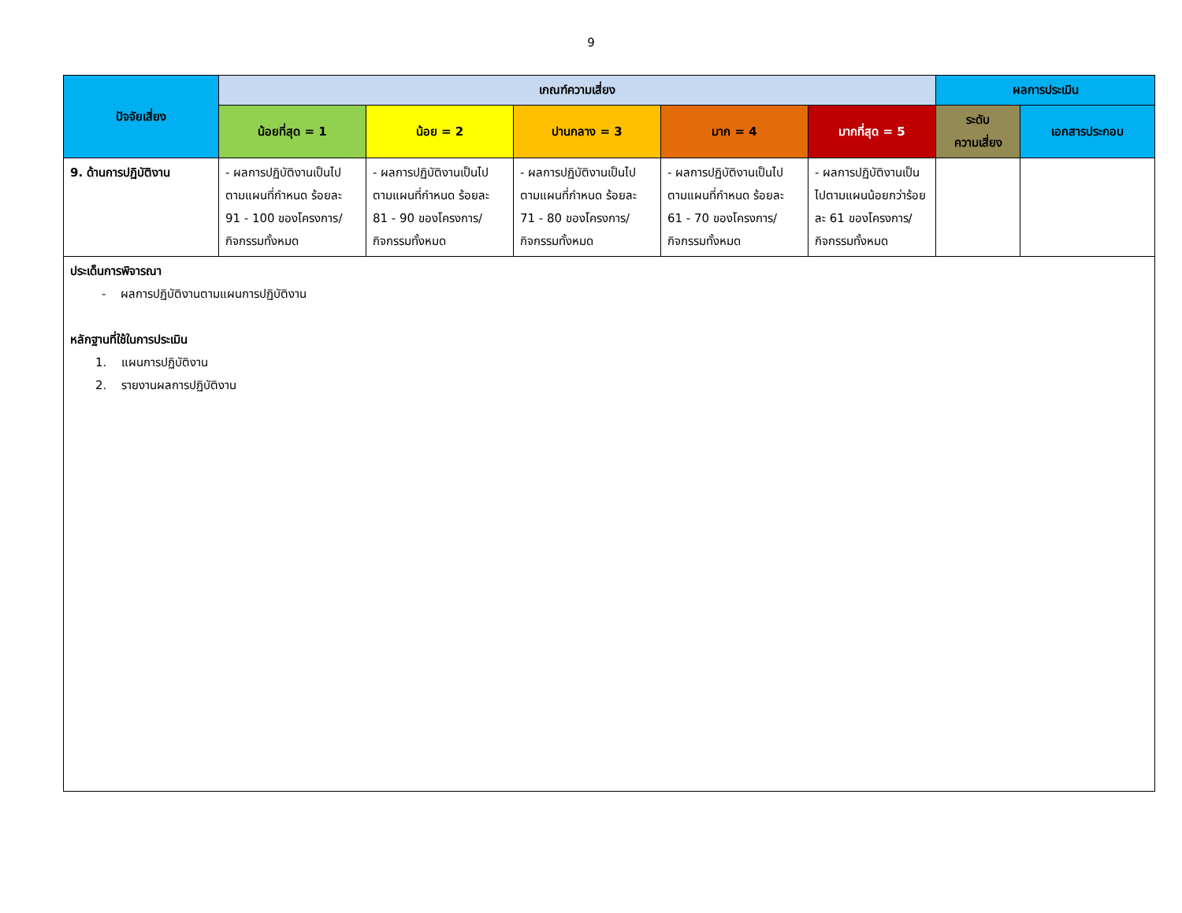9
| ปัจจัยเสี่ยง | เกณฑ์ความเสี่ยง | | | | | ผลการประเมิน | |
| --- | --- | --- | --- | --- | --- | --- | --- |
| | น้อยที่สุด = 1 | น้อย = 2 | ปานกลาง = 3 | มาก = 4 | มากที่สุด = 5 | ระดับ ความเสี่ยง | เอกสารประกอบ |
| 9. ด้านการปฏิบัติงาน | - ผลการปฏิบัติงานเป็นไปตามแผนที่กำหนด ร้อยละ 91 - 100 ของโครงการ/กิจกรรมทั้งหมด | - ผลการปฏิบัติงานเป็นไปตามแผนที่กำหนด ร้อยละ 81 - 90 ของโครงการ/กิจกรรมทั้งหมด | - ผลการปฏิบัติงานเป็นไปตามแผนที่กำหนด ร้อยละ 71 - 80 ของโครงการ/กิจกรรมทั้งหมด | - ผลการปฏิบัติงานเป็นไปตามแผนที่กำหนด ร้อยละ 61 - 70 ของโครงการ/กิจกรรมทั้งหมด | - ผลการปฏิบัติงานเป็นไปตามแผนน้อยกว่าร้อยละ 61 ของโครงการ/กิจกรรมทั้งหมด | | |
ประเด็นการพิจารณา
- ผลการปฏิบัติงานตามแผนการปฏิบัติงาน
หลักฐานที่ใช้ในการประเมิน
1. แผนการปฏิบัติงาน
2. รายงานผลการปฏิบัติงาน